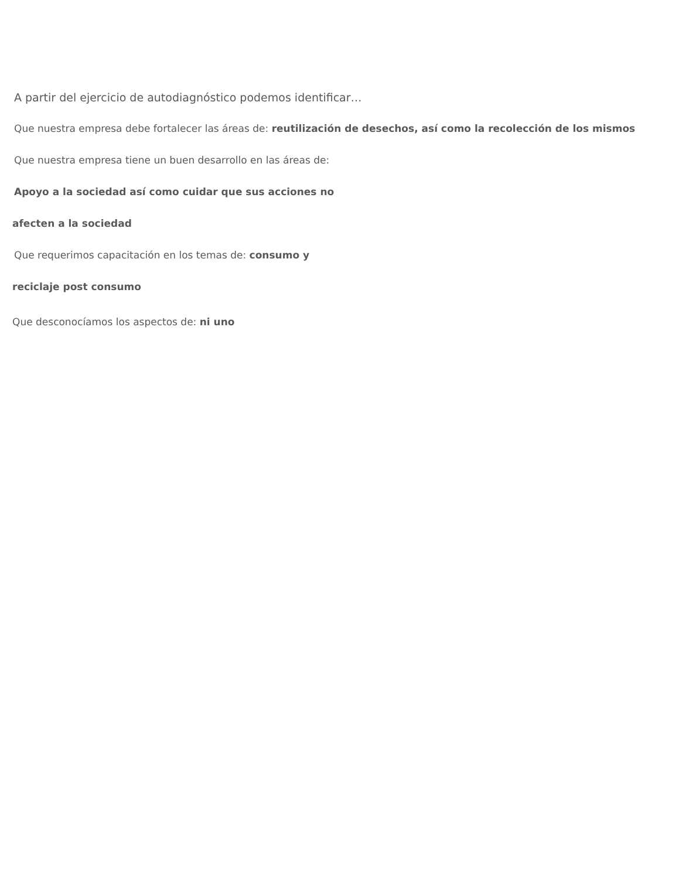A partir del ejercicio de autodiagnóstico podemos identificar…
Que nuestra empresa debe fortalecer las áreas de: reutilización de desechos, así como la recolección de los mismos
Que nuestra empresa tiene un buen desarrollo en las áreas de:
Apoyo a la sociedad así como cuidar que sus acciones no
afecten a la sociedad
Que requerimos capacitación en los temas de: consumo y
reciclaje post consumo
Que desconocíamos los aspectos de: ni uno